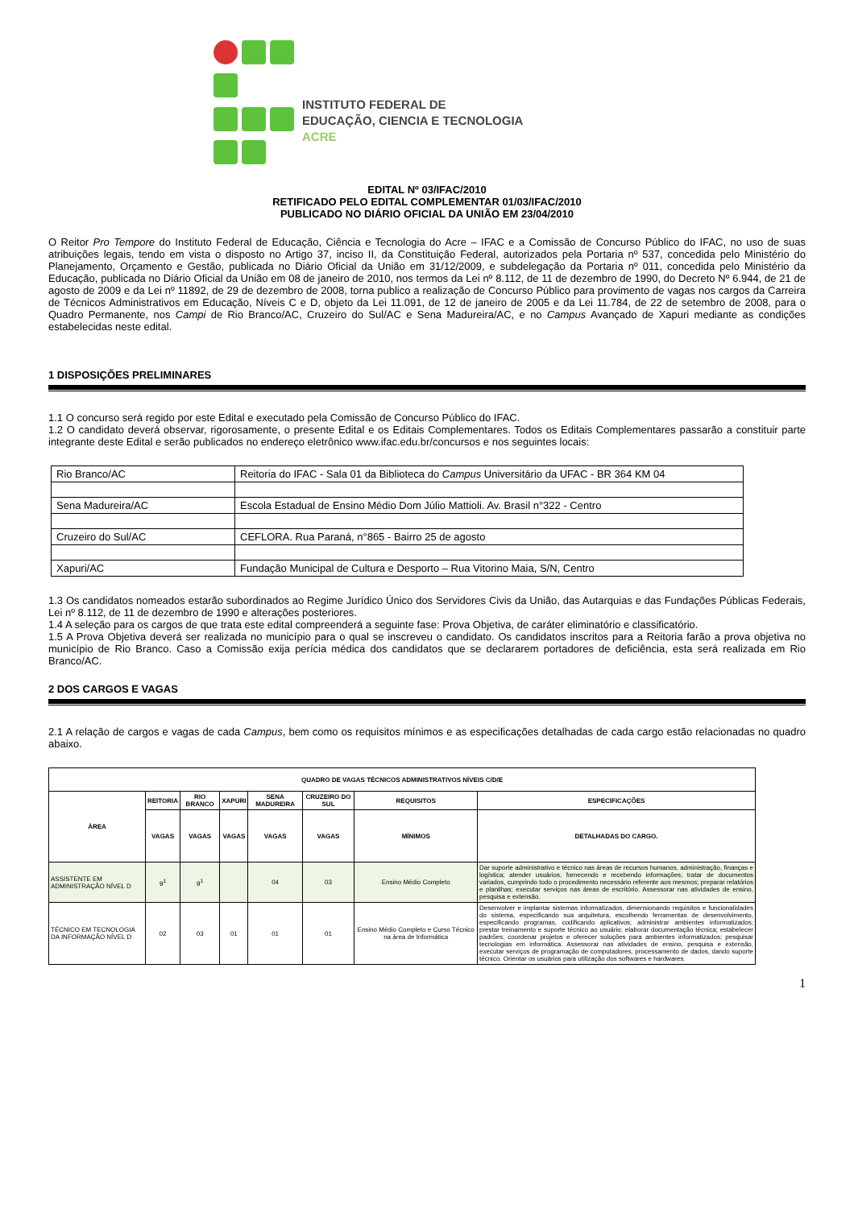INSTITUTO FEDERAL DE
EDUCAÇÃO, CIENCIA E TECNOLOGIA
ACRE
EDITAL Nº 03/IFAC/2010
RETIFICADO PELO EDITAL COMPLEMENTAR 01/03/IFAC/2010
PUBLICADO NO DIÁRIO OFICIAL DA UNIÃO EM 23/04/2010
O Reitor Pro Tempore do Instituto Federal de Educação, Ciência e Tecnologia do Acre – IFAC e a Comissão de Concurso Público do IFAC, no uso de suas atribuições legais, tendo em vista o disposto no Artigo 37, inciso II, da Constituição Federal, autorizados pela Portaria nº 537, concedida pelo Ministério do Planejamento, Orçamento e Gestão, publicada no Diário Oficial da União em 31/12/2009, e subdelegação da Portaria nº 011, concedida pelo Ministério da Educação, publicada no Diário Oficial da União em 08 de janeiro de 2010, nos termos da Lei nº 8.112, de 11 de dezembro de 1990, do Decreto Nº 6.944, de 21 de agosto de 2009 e da Lei nº 11892, de 29 de dezembro de 2008, torna publico a realização de Concurso Público para provimento de vagas nos cargos da Carreira de Técnicos Administrativos em Educação, Níveis C e D, objeto da Lei 11.091, de 12 de janeiro de 2005 e da Lei 11.784, de 22 de setembro de 2008, para o Quadro Permanente, nos Campi de Rio Branco/AC, Cruzeiro do Sul/AC e Sena Madureira/AC, e no Campus Avançado de Xapuri mediante as condições estabelecidas neste edital.
1 DISPOSIÇÕES PRELIMINARES
1.1 O concurso será regido por este Edital e executado pela Comissão de Concurso Público do IFAC.
1.2 O candidato deverá observar, rigorosamente, o presente Edital e os Editais Complementares. Todos os Editais Complementares passarão a constituir parte integrante deste Edital e serão publicados no endereço eletrônico www.ifac.edu.br/concursos e nos seguintes locais:
| Rio Branco/AC | Reitoria do IFAC - Sala 01 da Biblioteca do Campus Universitário da UFAC - BR 364 KM 04 |
| Sena Madureira/AC | Escola Estadual de Ensino Médio Dom Júlio Mattioli. Av. Brasil n°322 - Centro |
| Cruzeiro do Sul/AC | CEFLORA. Rua Paraná, n°865 - Bairro 25 de agosto |
| Xapuri/AC | Fundação Municipal de Cultura e Desporto – Rua Vitorino Maia, S/N, Centro |
1.3 Os candidatos nomeados estarão subordinados ao Regime Jurídico Único dos Servidores Civis da União, das Autarquias e das Fundações Públicas Federais, Lei nº 8.112, de 11 de dezembro de 1990 e alterações posteriores.
1.4 A seleção para os cargos de que trata este edital compreenderá a seguinte fase: Prova Objetiva, de caráter eliminatório e classificatório.
1.5 A Prova Objetiva deverá ser realizada no município para o qual se inscreveu o candidato. Os candidatos inscritos para a Reitoria farão a prova objetiva no município de Rio Branco. Caso a Comissão exija perícia médica dos candidatos que se declararem portadores de deficiência, esta será realizada em Rio Branco/AC.
2 DOS CARGOS E VAGAS
2.1 A relação de cargos e vagas de cada Campus, bem como os requisitos mínimos e as especificações detalhadas de cada cargo estão relacionadas no quadro abaixo.
| QUADRO DE VAGAS TÉCNICOS ADMINISTRATIVOS NÍVEIS C/D/E | | | | | | | |
| --- | --- | --- | --- | --- | --- | --- | --- |
| ÁREA | REITORIA | RIO BRANCO | XAPURI | SENA MADUREIRA | CRUZEIRO DO SUL | REQUISITOS | ESPECIFICAÇÕES |
| | VAGAS | VAGAS | VAGAS | VAGAS | VAGAS | MÍNIMOS | DETALHADAS DO CARGO. |
| ASSISTENTE EM ADMINISTRAÇÃO NÍVEL D | 9<sup>1</sup> | 9<sup>1</sup> | | 04 | 03 | Ensino Médio Completo | Dar suporte administrativo e técnico nas áreas de recursos humanos, administração, finanças e logística; atender usuários, fornecendo e recebendo informações; tratar de documentos variados, cumprindo todo o procedimento necessário referente aos mesmos; preparar relatórios e planilhas; executar serviços nas áreas de escritório. Assessorar nas atividades de ensino, pesquisa e extensão. |
| TÉCNICO EM TECNOLOGIA DA INFORMAÇÃO NÍVEL D | 02 | 03 | 01 | 01 | 01 | Ensino Médio Completo e Curso Técnico na área de Informática | Desenvolver e implantar sistemas informatizados, dimensionando requisitos e funcionalidades do sistema, especificando sua arquitetura, escolhendo ferramentas de desenvolvimento, especificando programas, codificando aplicativos; administrar ambientes informatizados; prestar treinamento e suporte técnico ao usuário; elaborar documentação técnica; estabelecer padrões; coordenar projetos e oferecer soluções para ambientes informatizados; pesquisar tecnologias em informática. Assessorar nas atividades de ensino, pesquisa e extensão, executar serviços de programação de computadores, processamento de dados, dando suporte técnico. Orientar os usuários para utilização dos softwares e hardwares. |
1